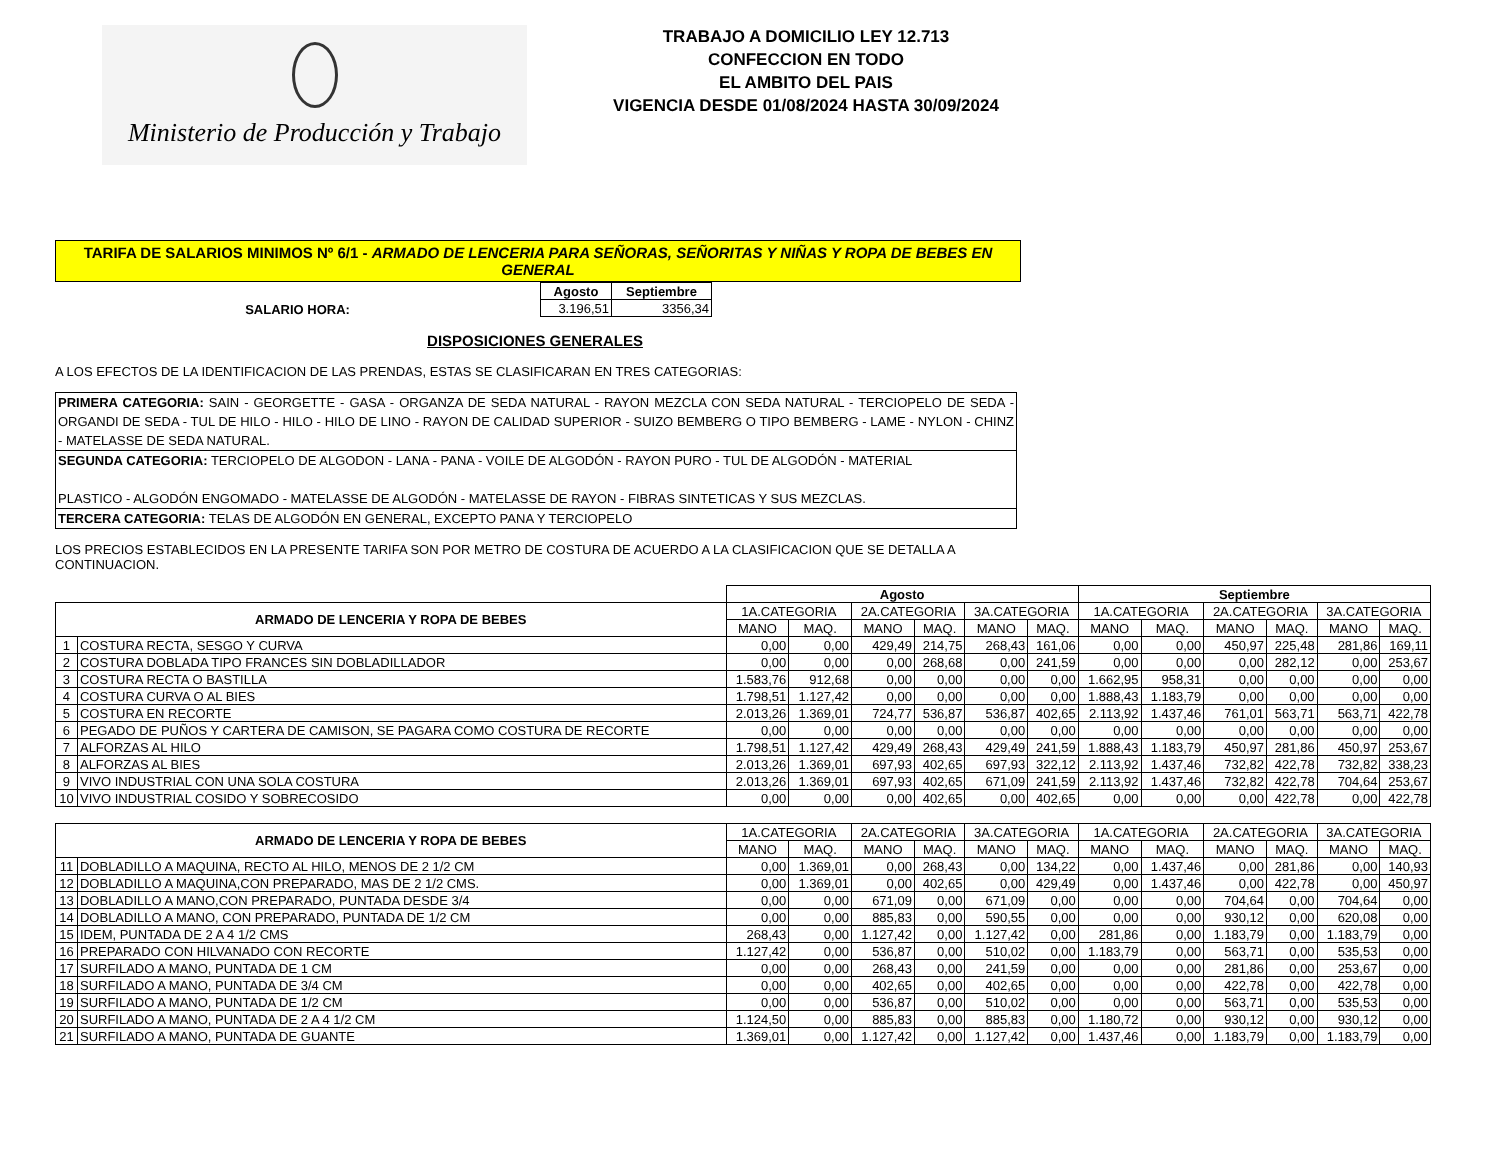Ministerio de Producción y Trabajo
TRABAJO A DOMICILIO LEY 12.713
CONFECCION EN TODO
EL AMBITO DEL PAIS
VIGENCIA DESDE 01/08/2024 HASTA 30/09/2024
TARIFA DE SALARIOS MINIMOS Nº 6/1 - ARMADO DE LENCERIA PARA SEÑORAS, SEÑORITAS Y NIÑAS Y ROPA DE BEBES EN GENERAL
SALARIO HORA:
| Agosto | Septiembre |
| --- | --- |
| 3.196,51 | 3356,34 |
DISPOSICIONES GENERALES
A LOS EFECTOS DE LA IDENTIFICACION DE LAS PRENDAS, ESTAS SE CLASIFICARAN EN TRES CATEGORIAS:
PRIMERA CATEGORIA: SAIN - GEORGETTE - GASA - ORGANZA DE SEDA NATURAL - RAYON MEZCLA CON SEDA NATURAL - TERCIOPELO DE SEDA - ORGANDI DE SEDA - TUL DE HILO - HILO - HILO DE LINO - RAYON DE CALIDAD SUPERIOR - SUIZO BEMBERG O TIPO BEMBERG - LAME - NYLON - CHINZ - MATELASSE DE SEDA NATURAL.
SEGUNDA CATEGORIA: TERCIOPELO DE ALGODON - LANA - PANA - VOILE DE ALGODÓN - RAYON PURO - TUL DE ALGODÓN - MATERIAL
PLASTICO - ALGODÓN ENGOMADO - MATELASSE DE ALGODÓN - MATELASSE DE RAYON - FIBRAS SINTETICAS Y SUS MEZCLAS.
TERCERA CATEGORIA: TELAS DE ALGODÓN EN GENERAL, EXCEPTO PANA Y TERCIOPELO
LOS PRECIOS ESTABLECIDOS EN LA PRESENTE TARIFA SON POR METRO DE COSTURA DE ACUERDO A LA CLASIFICACION QUE SE DETALLA A CONTINUACION.
| | | Agosto | | | | | | Septiembre | | | | | |
| ARMADO DE LENCERIA Y ROPA DE BEBES | | 1A.CATEGORIA | | 2A.CATEGORIA | | 3A.CATEGORIA | | 1A.CATEGORIA | | 2A.CATEGORIA | | 3A.CATEGORIA | |
| | | MANO | MAQ. | MANO | MAQ. | MANO | MAQ. | MANO | MAQ. | MANO | MAQ. | MANO | MAQ. |
| 1 | COSTURA RECTA, SESGO Y CURVA | 0,00 | 0,00 | 429,49 | 214,75 | 268,43 | 161,06 | 0,00 | 0,00 | 450,97 | 225,48 | 281,86 | 169,11 |
| 2 | COSTURA DOBLADA TIPO FRANCES SIN DOBLADILLADOR | 0,00 | 0,00 | 0,00 | 268,68 | 0,00 | 241,59 | 0,00 | 0,00 | 0,00 | 282,12 | 0,00 | 253,67 |
| 3 | COSTURA RECTA O BASTILLA | 1.583,76 | 912,68 | 0,00 | 0,00 | 0,00 | 0,00 | 1.662,95 | 958,31 | 0,00 | 0,00 | 0,00 | 0,00 |
| 4 | COSTURA CURVA O AL BIES | 1.798,51 | 1.127,42 | 0,00 | 0,00 | 0,00 | 0,00 | 1.888,43 | 1.183,79 | 0,00 | 0,00 | 0,00 | 0,00 |
| 5 | COSTURA EN RECORTE | 2.013,26 | 1.369,01 | 724,77 | 536,87 | 536,87 | 402,65 | 2.113,92 | 1.437,46 | 761,01 | 563,71 | 563,71 | 422,78 |
| 6 | PEGADO DE PUÑOS Y CARTERA DE CAMISON, SE PAGARA COMO COSTURA DE RECORTE | 0,00 | 0,00 | 0,00 | 0,00 | 0,00 | 0,00 | 0,00 | 0,00 | 0,00 | 0,00 | 0,00 | 0,00 |
| 7 | ALFORZAS AL HILO | 1.798,51 | 1.127,42 | 429,49 | 268,43 | 429,49 | 241,59 | 1.888,43 | 1.183,79 | 450,97 | 281,86 | 450,97 | 253,67 |
| 8 | ALFORZAS AL BIES | 2.013,26 | 1.369,01 | 697,93 | 402,65 | 697,93 | 322,12 | 2.113,92 | 1.437,46 | 732,82 | 422,78 | 732,82 | 338,23 |
| 9 | VIVO INDUSTRIAL CON UNA SOLA COSTURA | 2.013,26 | 1.369,01 | 697,93 | 402,65 | 671,09 | 241,59 | 2.113,92 | 1.437,46 | 732,82 | 422,78 | 704,64 | 253,67 |
| 10 | VIVO INDUSTRIAL COSIDO Y SOBRECOSIDO | 0,00 | 0,00 | 0,00 | 402,65 | 0,00 | 402,65 | 0,00 | 0,00 | 0,00 | 422,78 | 0,00 | 422,78 |
| ARMADO DE LENCERIA Y ROPA DE BEBES | | 1A.CATEGORIA | | 2A.CATEGORIA | | 3A.CATEGORIA | | 1A.CATEGORIA | | 2A.CATEGORIA | | 3A.CATEGORIA | |
| | | MANO | MAQ. | MANO | MAQ. | MANO | MAQ. | MANO | MAQ. | MANO | MAQ. | MANO | MAQ. |
| 11 | DOBLADILLO A MAQUINA, RECTO AL HILO, MENOS DE 2 1/2 CM | 0,00 | 1.369,01 | 0,00 | 268,43 | 0,00 | 134,22 | 0,00 | 1.437,46 | 0,00 | 281,86 | 0,00 | 140,93 |
| 12 | DOBLADILLO A MAQUINA,CON PREPARADO, MAS DE 2 1/2 CMS. | 0,00 | 1.369,01 | 0,00 | 402,65 | 0,00 | 429,49 | 0,00 | 1.437,46 | 0,00 | 422,78 | 0,00 | 450,97 |
| 13 | DOBLADILLO A MANO,CON PREPARADO, PUNTADA DESDE 3/4 | 0,00 | 0,00 | 671,09 | 0,00 | 671,09 | 0,00 | 0,00 | 0,00 | 704,64 | 0,00 | 704,64 | 0,00 |
| 14 | DOBLADILLO A MANO, CON PREPARADO, PUNTADA DE 1/2 CM | 0,00 | 0,00 | 885,83 | 0,00 | 590,55 | 0,00 | 0,00 | 0,00 | 930,12 | 0,00 | 620,08 | 0,00 |
| 15 | IDEM, PUNTADA DE 2 A 4 1/2 CMS | 268,43 | 0,00 | 1.127,42 | 0,00 | 1.127,42 | 0,00 | 281,86 | 0,00 | 1.183,79 | 0,00 | 1.183,79 | 0,00 |
| 16 | PREPARADO CON HILVANADO CON RECORTE | 1.127,42 | 0,00 | 536,87 | 0,00 | 510,02 | 0,00 | 1.183,79 | 0,00 | 563,71 | 0,00 | 535,53 | 0,00 |
| 17 | SURFILADO A MANO, PUNTADA DE 1 CM | 0,00 | 0,00 | 268,43 | 0,00 | 241,59 | 0,00 | 0,00 | 0,00 | 281,86 | 0,00 | 253,67 | 0,00 |
| 18 | SURFILADO A MANO, PUNTADA DE 3/4 CM | 0,00 | 0,00 | 402,65 | 0,00 | 402,65 | 0,00 | 0,00 | 0,00 | 422,78 | 0,00 | 422,78 | 0,00 |
| 19 | SURFILADO A MANO, PUNTADA DE 1/2 CM | 0,00 | 0,00 | 536,87 | 0,00 | 510,02 | 0,00 | 0,00 | 0,00 | 563,71 | 0,00 | 535,53 | 0,00 |
| 20 | SURFILADO A MANO, PUNTADA DE 2 A 4 1/2 CM | 1.124,50 | 0,00 | 885,83 | 0,00 | 885,83 | 0,00 | 1.180,72 | 0,00 | 930,12 | 0,00 | 930,12 | 0,00 |
| 21 | SURFILADO A MANO, PUNTADA DE GUANTE | 1.369,01 | 0,00 | 1.127,42 | 0,00 | 1.127,42 | 0,00 | 1.437,46 | 0,00 | 1.183,79 | 0,00 | 1.183,79 | 0,00 |